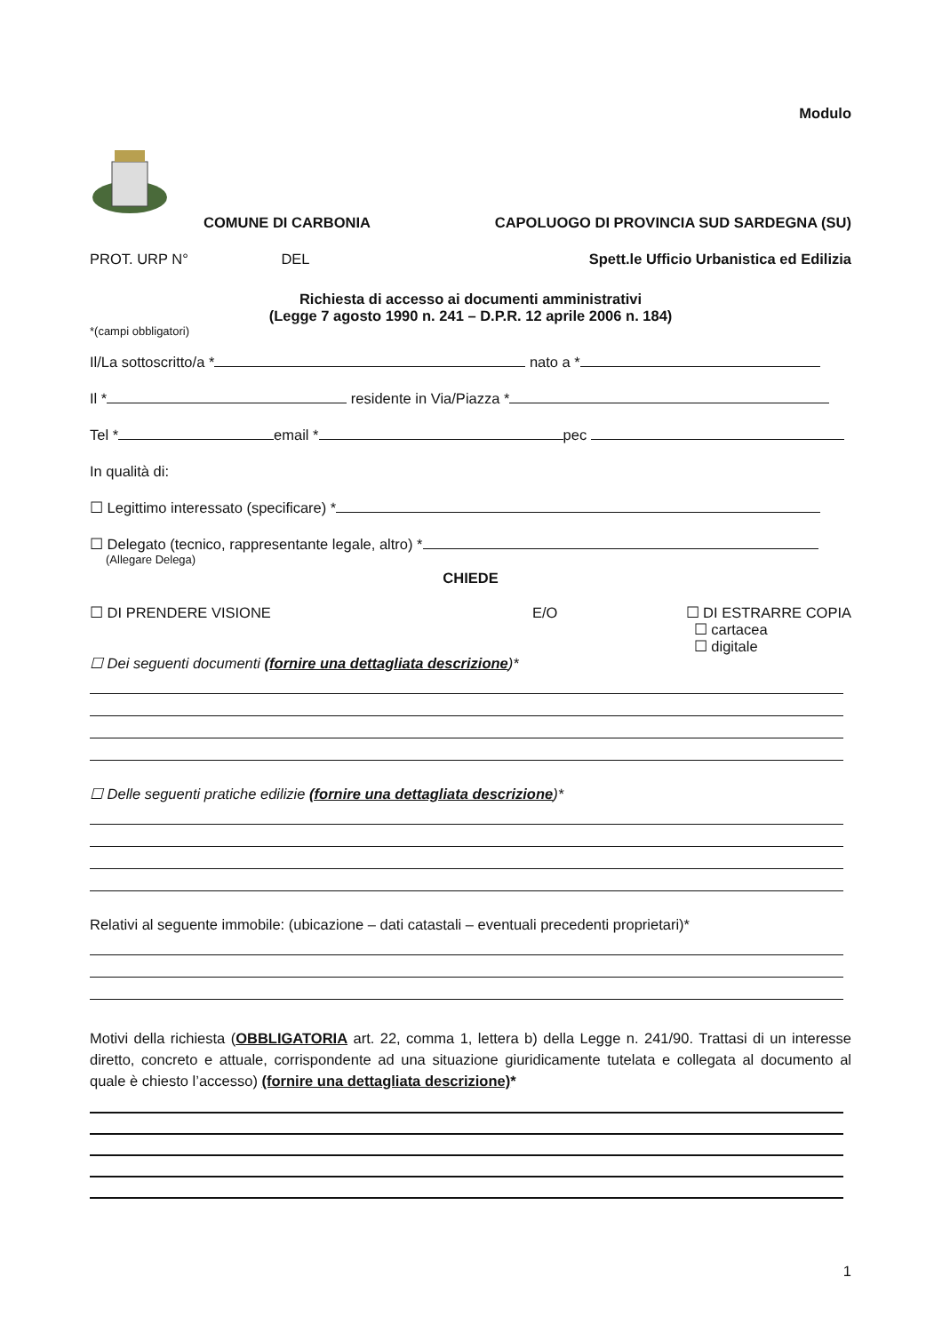Modulo
COMUNE DI CARBONIA CAPOLUOGO DI PROVINCIA SUD SARDEGNA (SU)
PROT. URP N° DEL Spett.le Ufficio Urbanistica ed Edilizia
Richiesta di accesso ai documenti amministrativi
(Legge 7 agosto 1990 n. 241 – D.P.R. 12 aprile 2006 n. 184)
*(campi obbligatori)
Il/La sottoscritto/a * nato a *
Il * residente in Via/Piazza *
Tel * email * pec
In qualità di:
☐ Legittimo interessato (specificare) *
☐ Delegato (tecnico, rappresentante legale, altro) *
(Allegare Delega)
CHIEDE
☐ DI PRENDERE VISIONE E/O ☐ DI ESTRARRE COPIA
☐ cartacea
☐ digitale
☐ Dei seguenti documenti (fornire una dettagliata descrizione)*
☐ Delle seguenti pratiche edilizie (fornire una dettagliata descrizione)*
Relativi al seguente immobile: (ubicazione – dati catastali – eventuali precedenti proprietari)*
Motivi della richiesta (OBBLIGATORIA art. 22, comma 1, lettera b) della Legge n. 241/90. Trattasi di un interesse diretto, concreto e attuale, corrispondente ad una situazione giuridicamente tutelata e collegata al documento al quale è chiesto l’accesso) (fornire una dettagliata descrizione)*
1